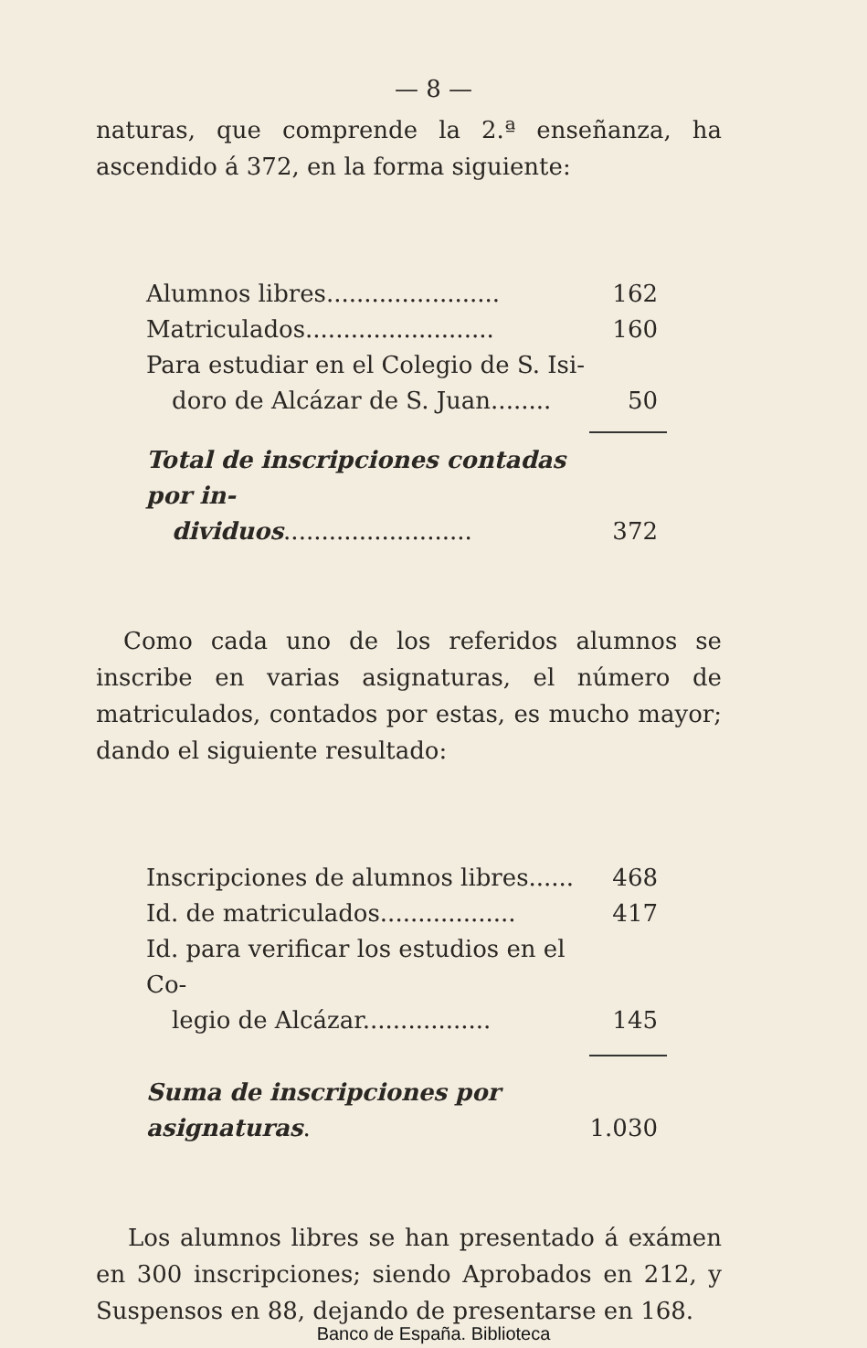— 8 —
naturas, que comprende la 2.ª enseñanza, ha ascendido á 372, en la forma siguiente:
| Alumnos libres....................... | 162 |
| Matriculados......................... | 160 |
| Para estudiar en el Colegio de S. Isi- | |
| doro de Alcázar de S. Juan........ | 50 |
| Total de inscripciones contadas por in- | |
| dividuos ......................... | 372 |
Como cada uno de los referidos alumnos se inscribe en varias asignaturas, el número de matriculados, contados por estas, es mucho mayor; dando el siguiente resultado:
| Inscripciones de alumnos libres...... | 468 |
| Id. de matriculados.................. | 417 |
| Id. para verificar los estudios en el Co- | |
| legio de Alcázar................. | 145 |
| Suma de inscripciones por asignaturas . | 1.030 |
Los alumnos libres se han presentado á exámen en 300 inscripciones; siendo Aprobados en 212, y Suspensos en 88, dejando de presentarse en 168.
Banco de España. Biblioteca